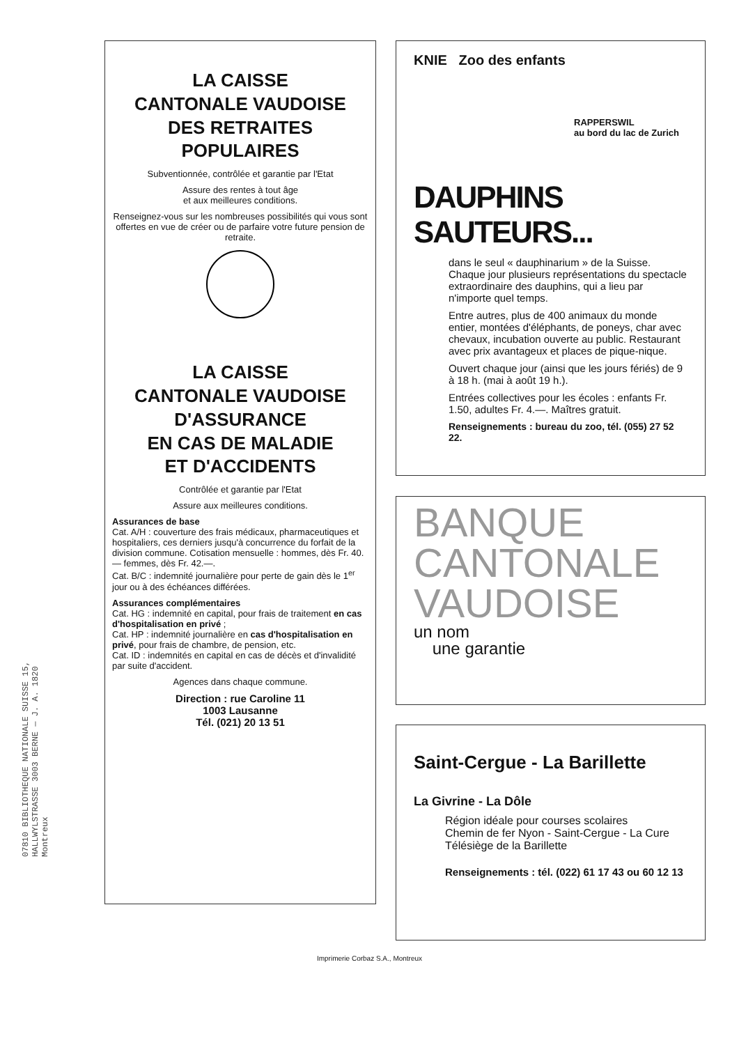LA CAISSE
CANTONALE VAUDOISE
DES RETRAITES
POPULAIRES
Subventionnée, contrôlée et garantie par l'Etat
Assure des rentes à tout âge
et aux meilleures conditions.
Renseignez-vous sur les nombreuses possibilités qui vous sont offertes en vue de créer ou de parfaire votre future pension de retraite.
LA CAISSE
CANTONALE VAUDOISE
D'ASSURANCE
EN CAS DE MALADIE
ET D'ACCIDENTS
Contrôlée et garantie par l'Etat
Assure aux meilleures conditions.
Assurances de base
Cat. A/H : couverture des frais médicaux, pharmaceutiques et hospitaliers, ces derniers jusqu'à concurrence du forfait de la division commune. Cotisation mensuelle : hommes, dès Fr. 40.— femmes, dès Fr. 42.—.
Cat. B/C : indemnité journalière pour perte de gain dès le 1<sup>er</sup> jour ou à des échéances différées.
Assurances complémentaires
Cat. HG : indemnité en capital, pour frais de traitement en cas d'hospitalisation en privé ;
Cat. HP : indemnité journalière en cas d'hospitalisation en privé, pour frais de chambre, de pension, etc.
Cat. ID : indemnités en capital en cas de décès et d'invalidité par suite d'accident.
Agences dans chaque commune.
Direction : rue Caroline 11
1003 Lausanne
Tél. (021) 20 13 51
07810 BIBLIOTHEQUE NATIONALE SUISSE 15, HALLWYLSTRASSE 3003 BERNE — J. A. 1820 Montreux
KNIE Zoo des enfants
RAPPERSWIL
au bord du lac de Zurich
DAUPHINS SAUTEURS...
dans le seul « dauphinarium » de la Suisse. Chaque jour plusieurs représentations du spectacle extraordinaire des dauphins, qui a lieu par n'importe quel temps.
Entre autres, plus de 400 animaux du monde entier, montées d'éléphants, de poneys, char avec chevaux, incubation ouverte au public. Restaurant avec prix avantageux et places de pique-nique.
Ouvert chaque jour (ainsi que les jours fériés) de 9 à 18 h. (mai à août 19 h.).
Entrées collectives pour les écoles : enfants Fr. 1.50, adultes Fr. 4.—. Maîtres gratuit.
Renseignements : bureau du zoo, tél. (055) 27 52 22.
BANQUE
CANTONALE
VAUDOISE
un nom
une garantie
Saint-Cergue - La Barillette
La Givrine - La Dôle
Région idéale pour courses scolaires
Chemin de fer Nyon - Saint-Cergue - La Cure
Télésiège de la Barillette
Renseignements : tél. (022) 61 17 43 ou 60 12 13
Imprimerie Corbaz S.A., Montreux